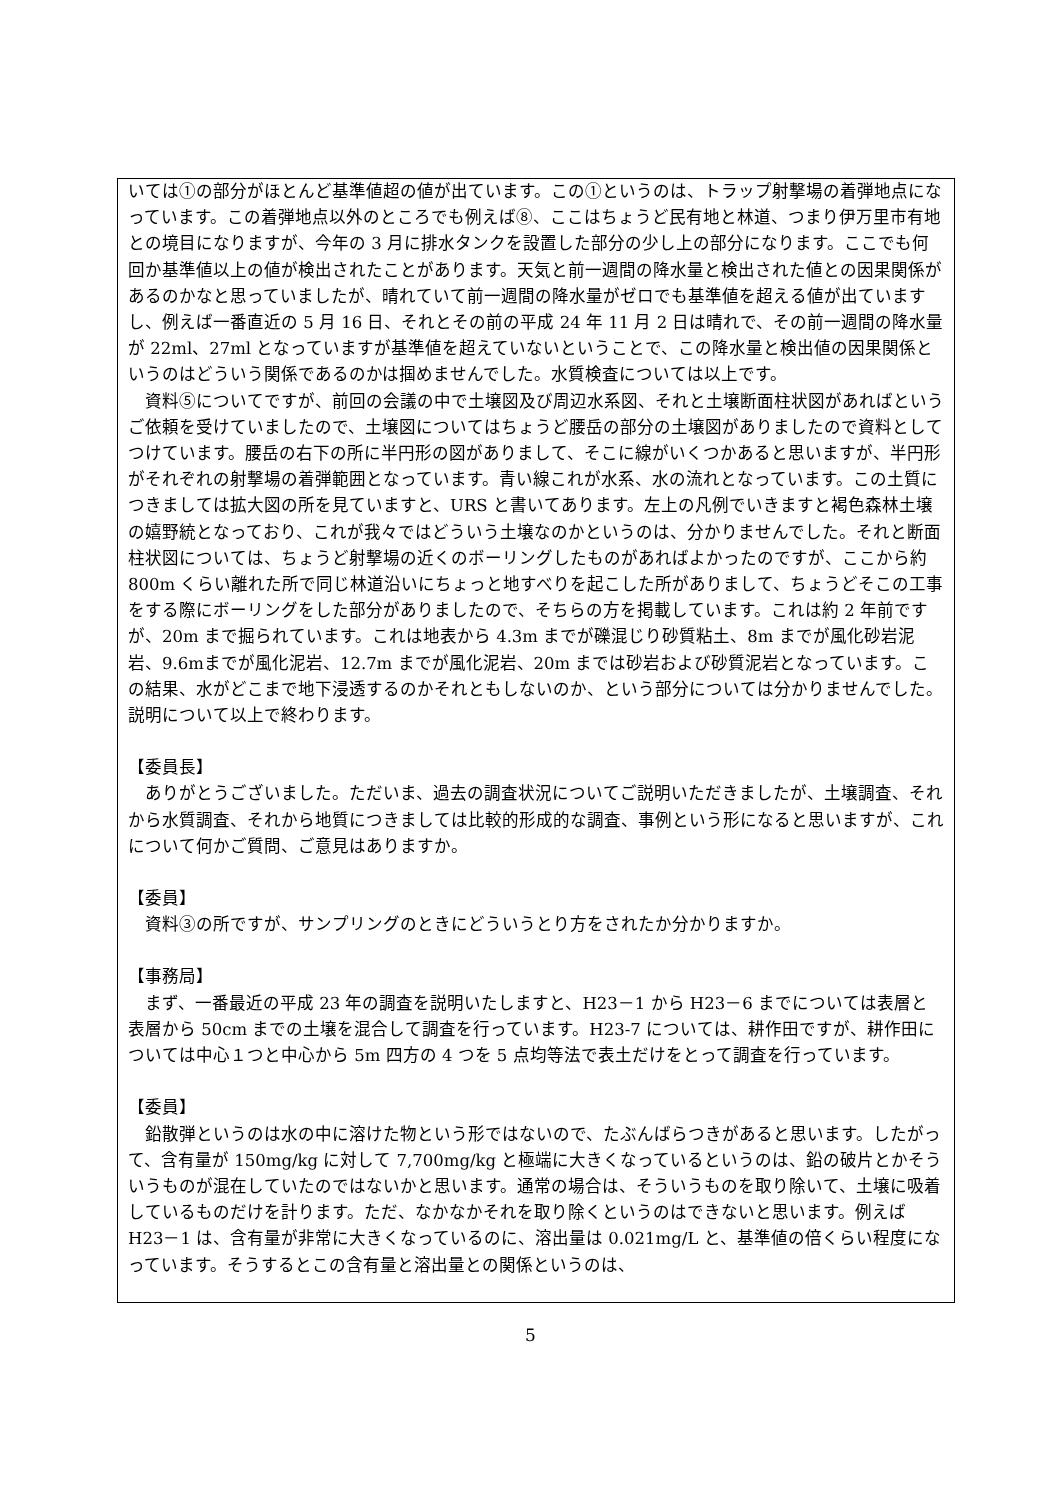いては①の部分がほとんど基準値超の値が出ています。この①というのは、トラップ射撃場の着弾地点になっています。この着弾地点以外のところでも例えば⑧、ここはちょうど民有地と林道、つまり伊万里市有地との境目になりますが、今年の 3 月に排水タンクを設置した部分の少し上の部分になります。ここでも何回か基準値以上の値が検出されたことがあります。天気と前一週間の降水量と検出された値との因果関係があるのかなと思っていましたが、晴れていて前一週間の降水量がゼロでも基準値を超える値が出ていますし、例えば一番直近の 5 月 16 日、それとその前の平成 24 年 11 月 2 日は晴れで、その前一週間の降水量が 22ml、27ml となっていますが基準値を超えていないということで、この降水量と検出値の因果関係というのはどういう関係であるのかは掴めませんでした。水質検査については以上です。
　資料⑤についてですが、前回の会議の中で土壌図及び周辺水系図、それと土壌断面柱状図があればというご依頼を受けていましたので、土壌図についてはちょうど腰岳の部分の土壌図がありましたので資料としてつけています。腰岳の右下の所に半円形の図がありまして、そこに線がいくつかあると思いますが、半円形がそれぞれの射撃場の着弾範囲となっています。青い線これが水系、水の流れとなっています。この土質につきましては拡大図の所を見ていますと、URS と書いてあります。左上の凡例でいきますと褐色森林土壌の嬉野統となっており、これが我々ではどういう土壌なのかというのは、分かりませんでした。それと断面柱状図については、ちょうど射撃場の近くのボーリングしたものがあればよかったのですが、ここから約 800m くらい離れた所で同じ林道沿いにちょっと地すべりを起こした所がありまして、ちょうどそこの工事をする際にボーリングをした部分がありましたので、そちらの方を掲載しています。これは約 2 年前ですが、20m まで掘られています。これは地表から 4.3m までが礫混じり砂質粘土、8m までが風化砂岩泥岩、9.6mまでが風化泥岩、12.7m までが風化泥岩、20m までは砂岩および砂質泥岩となっています。この結果、水がどこまで地下浸透するのかそれともしないのか、という部分については分かりませんでした。説明について以上で終わります。
【委員長】
　ありがとうございました。ただいま、過去の調査状況についてご説明いただきましたが、土壌調査、それから水質調査、それから地質につきましては比較的形成的な調査、事例という形になると思いますが、これについて何かご質問、ご意見はありますか。
【委員】
　資料③の所ですが、サンプリングのときにどういうとり方をされたか分かりますか。
【事務局】
　まず、一番最近の平成 23 年の調査を説明いたしますと、H23－1 から H23－6 までについては表層と表層から 50cm までの土壌を混合して調査を行っています。H23-7 については、耕作田ですが、耕作田については中心１つと中心から 5m 四方の 4 つを 5 点均等法で表土だけをとって調査を行っています。
【委員】
　鉛散弾というのは水の中に溶けた物という形ではないので、たぶんばらつきがあると思います。したがって、含有量が 150mg/kg に対して 7,700mg/kg と極端に大きくなっているというのは、鉛の破片とかそういうものが混在していたのではないかと思います。通常の場合は、そういうものを取り除いて、土壌に吸着しているものだけを計ります。ただ、なかなかそれを取り除くというのはできないと思います。例えば H23－1 は、含有量が非常に大きくなっているのに、溶出量は 0.021mg/L と、基準値の倍くらい程度になっています。そうするとこの含有量と溶出量との関係というのは、
5